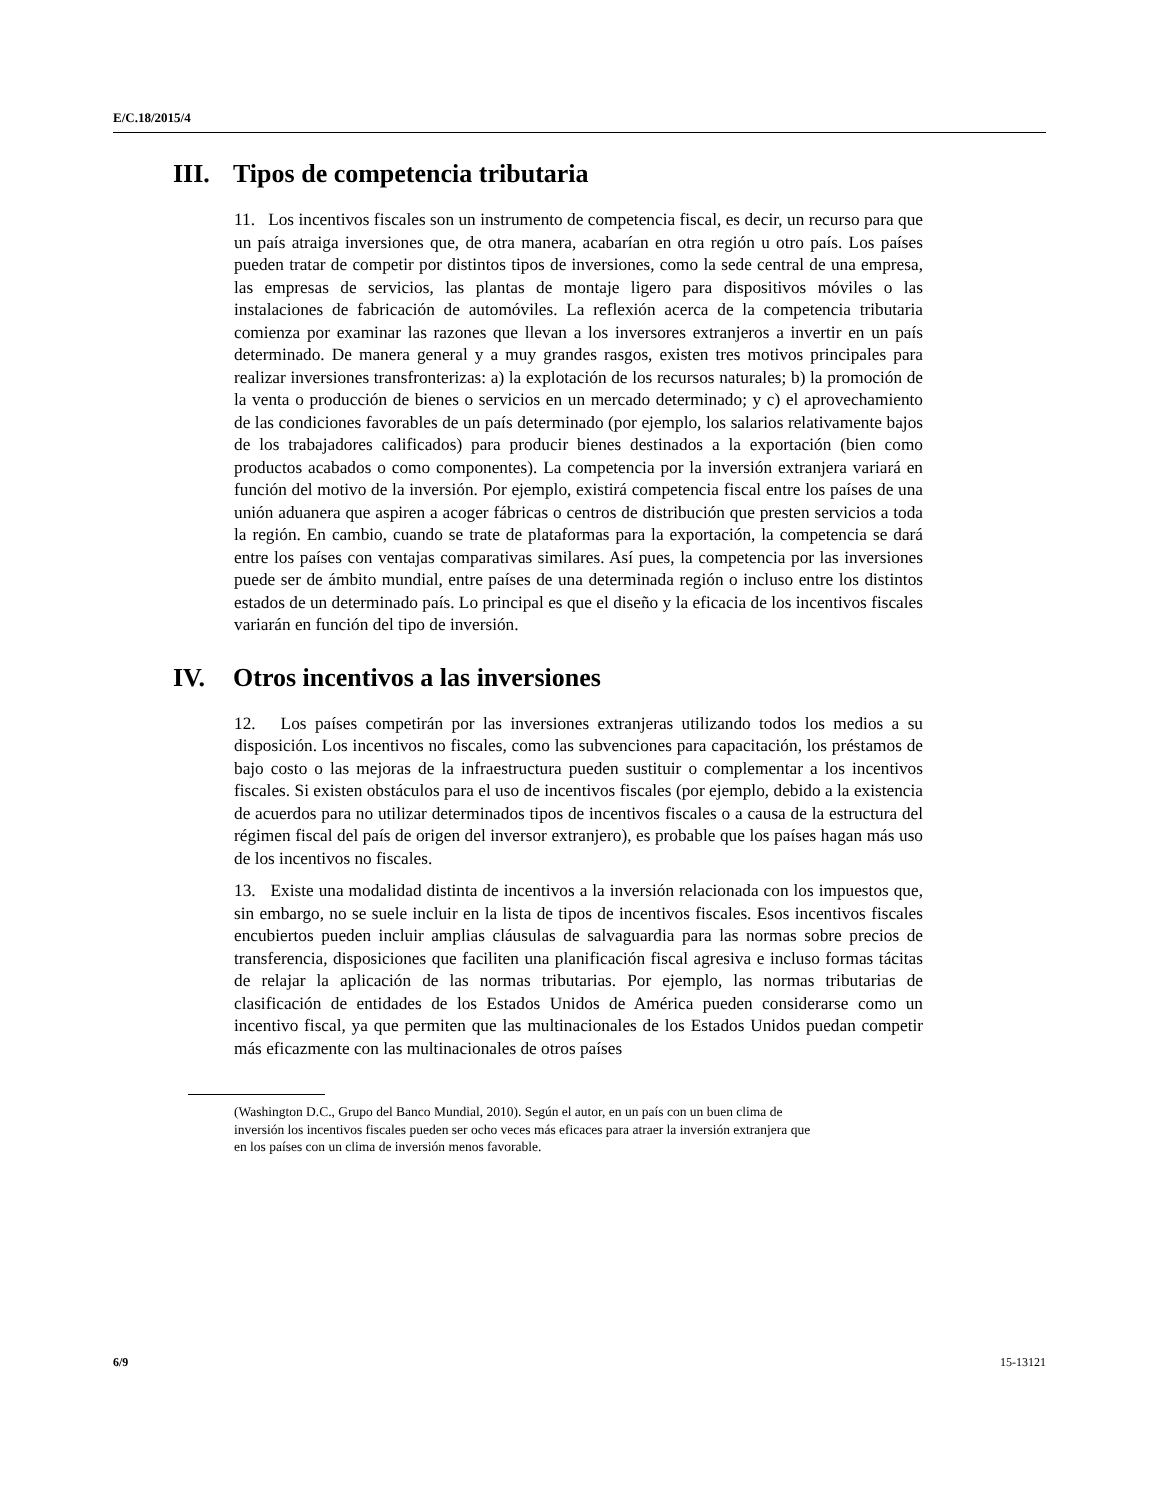E/C.18/2015/4
III. Tipos de competencia tributaria
11. Los incentivos fiscales son un instrumento de competencia fiscal, es decir, un recurso para que un país atraiga inversiones que, de otra manera, acabarían en otra región u otro país. Los países pueden tratar de competir por distintos tipos de inversiones, como la sede central de una empresa, las empresas de servicios, las plantas de montaje ligero para dispositivos móviles o las instalaciones de fabricación de automóviles. La reflexión acerca de la competencia tributaria comienza por examinar las razones que llevan a los inversores extranjeros a invertir en un país determinado. De manera general y a muy grandes rasgos, existen tres motivos principales para realizar inversiones transfronterizas: a) la explotación de los recursos naturales; b) la promoción de la venta o producción de bienes o servicios en un mercado determinado; y c) el aprovechamiento de las condiciones favorables de un país determinado (por ejemplo, los salarios relativamente bajos de los trabajadores calificados) para producir bienes destinados a la exportación (bien como productos acabados o como componentes). La competencia por la inversión extranjera variará en función del motivo de la inversión. Por ejemplo, existirá competencia fiscal entre los países de una unión aduanera que aspiren a acoger fábricas o centros de distribución que presten servicios a toda la región. En cambio, cuando se trate de plataformas para la exportación, la competencia se dará entre los países con ventajas comparativas similares. Así pues, la competencia por las inversiones puede ser de ámbito mundial, entre países de una determinada región o incluso entre los distintos estados de un determinado país. Lo principal es que el diseño y la eficacia de los incentivos fiscales variarán en función del tipo de inversión.
IV. Otros incentivos a las inversiones
12. Los países competirán por las inversiones extranjeras utilizando todos los medios a su disposición. Los incentivos no fiscales, como las subvenciones para capacitación, los préstamos de bajo costo o las mejoras de la infraestructura pueden sustituir o complementar a los incentivos fiscales. Si existen obstáculos para el uso de incentivos fiscales (por ejemplo, debido a la existencia de acuerdos para no utilizar determinados tipos de incentivos fiscales o a causa de la estructura del régimen fiscal del país de origen del inversor extranjero), es probable que los países hagan más uso de los incentivos no fiscales.
13. Existe una modalidad distinta de incentivos a la inversión relacionada con los impuestos que, sin embargo, no se suele incluir en la lista de tipos de incentivos fiscales. Esos incentivos fiscales encubiertos pueden incluir amplias cláusulas de salvaguardia para las normas sobre precios de transferencia, disposiciones que faciliten una planificación fiscal agresiva e incluso formas tácitas de relajar la aplicación de las normas tributarias. Por ejemplo, las normas tributarias de clasificación de entidades de los Estados Unidos de América pueden considerarse como un incentivo fiscal, ya que permiten que las multinacionales de los Estados Unidos puedan competir más eficazmente con las multinacionales de otros países
(Washington D.C., Grupo del Banco Mundial, 2010). Según el autor, en un país con un buen clima de inversión los incentivos fiscales pueden ser ocho veces más eficaces para atraer la inversión extranjera que en los países con un clima de inversión menos favorable.
6/9 15-13121